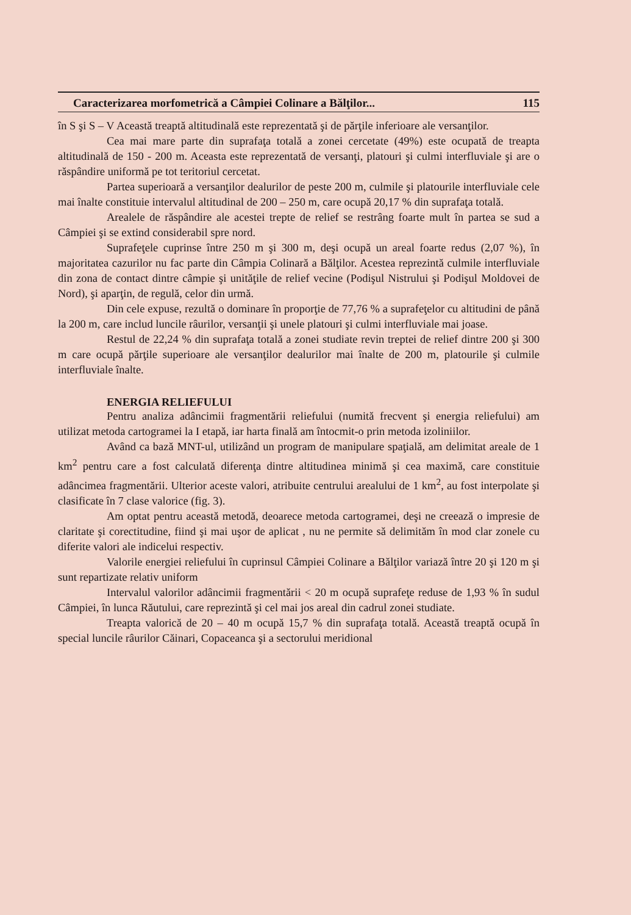Caracterizarea morfometrică a Câmpiei Colinare a Bălţilor... 115
în S şi S – V Această treaptă altitudinală este reprezentată şi de părţile inferioare ale versanţilor.
Cea mai mare parte din suprafaţa totală a zonei cercetate (49%) este ocupată de treapta altitudinală de 150 - 200 m. Aceasta este reprezentată de versanţi, platouri şi culmi interfluviale şi are o răspândire uniformă pe tot teritoriul cercetat.
Partea superioară a versanţilor dealurilor de peste 200 m, culmile şi platourile interfluviale cele mai înalte constituie intervalul altitudinal de 200 – 250 m, care ocupă 20,17 % din suprafaţa totală.
Arealele de răspândire ale acestei trepte de relief se restrâng foarte mult în partea se sud a Câmpiei şi se extind considerabil spre nord.
Suprafeţele cuprinse între 250 m şi 300 m, deşi ocupă un areal foarte redus (2,07 %), în majoritatea cazurilor nu fac parte din Câmpia Colinară a Bălţilor. Acestea reprezintă culmile interfluviale din zona de contact dintre câmpie şi unităţile de relief vecine (Podişul Nistrului şi Podişul Moldovei de Nord), şi aparţin, de regulă, celor din urmă.
Din cele expuse, rezultă o dominare în proporţie de 77,76 % a suprafeţelor cu altitudini de până la 200 m, care includ luncile râurilor, versanţii şi unele platouri şi culmi interfluviale mai joase.
Restul de 22,24 % din suprafaţa totală a zonei studiate revin treptei de relief dintre 200 şi 300 m care ocupă părţile superioare ale versanţilor dealurilor mai înalte de 200 m, platourile şi culmile interfluviale înalte.
ENERGIA RELIEFULUI
Pentru analiza adâncimii fragmentării reliefului (numită frecvent şi energia reliefului) am utilizat metoda cartogramei la I etapă, iar harta finală am întocmit-o prin metoda izoliniilor.
Având ca bază MNT-ul, utilizând un program de manipulare spaţială, am delimitat areale de 1 km<sup>2</sup> pentru care a fost calculată diferenţa dintre altitudinea minimă şi cea maximă, care constituie adâncimea fragmentării. Ulterior aceste valori, atribuite centrului arealului de 1 km<sup>2</sup>, au fost interpolate şi clasificate în 7 clase valorice (fig. 3).
Am optat pentru această metodă, deoarece metoda cartogramei, deşi ne creează o impresie de claritate şi corectitudine, fiind şi mai uşor de aplicat , nu ne permite să delimităm în mod clar zonele cu diferite valori ale indicelui respectiv.
Valorile energiei reliefului în cuprinsul Câmpiei Colinare a Bălţilor variază între 20 şi 120 m şi sunt repartizate relativ uniform
Intervalul valorilor adâncimii fragmentării < 20 m ocupă suprafeţe reduse de 1,93 % în sudul Câmpiei, în lunca Răutului, care reprezintă şi cel mai jos areal din cadrul zonei studiate.
Treapta valorică de 20 – 40 m ocupă 15,7 % din suprafaţa totală. Această treaptă ocupă în special luncile râurilor Căinari, Copaceanca şi a sectorului meridional